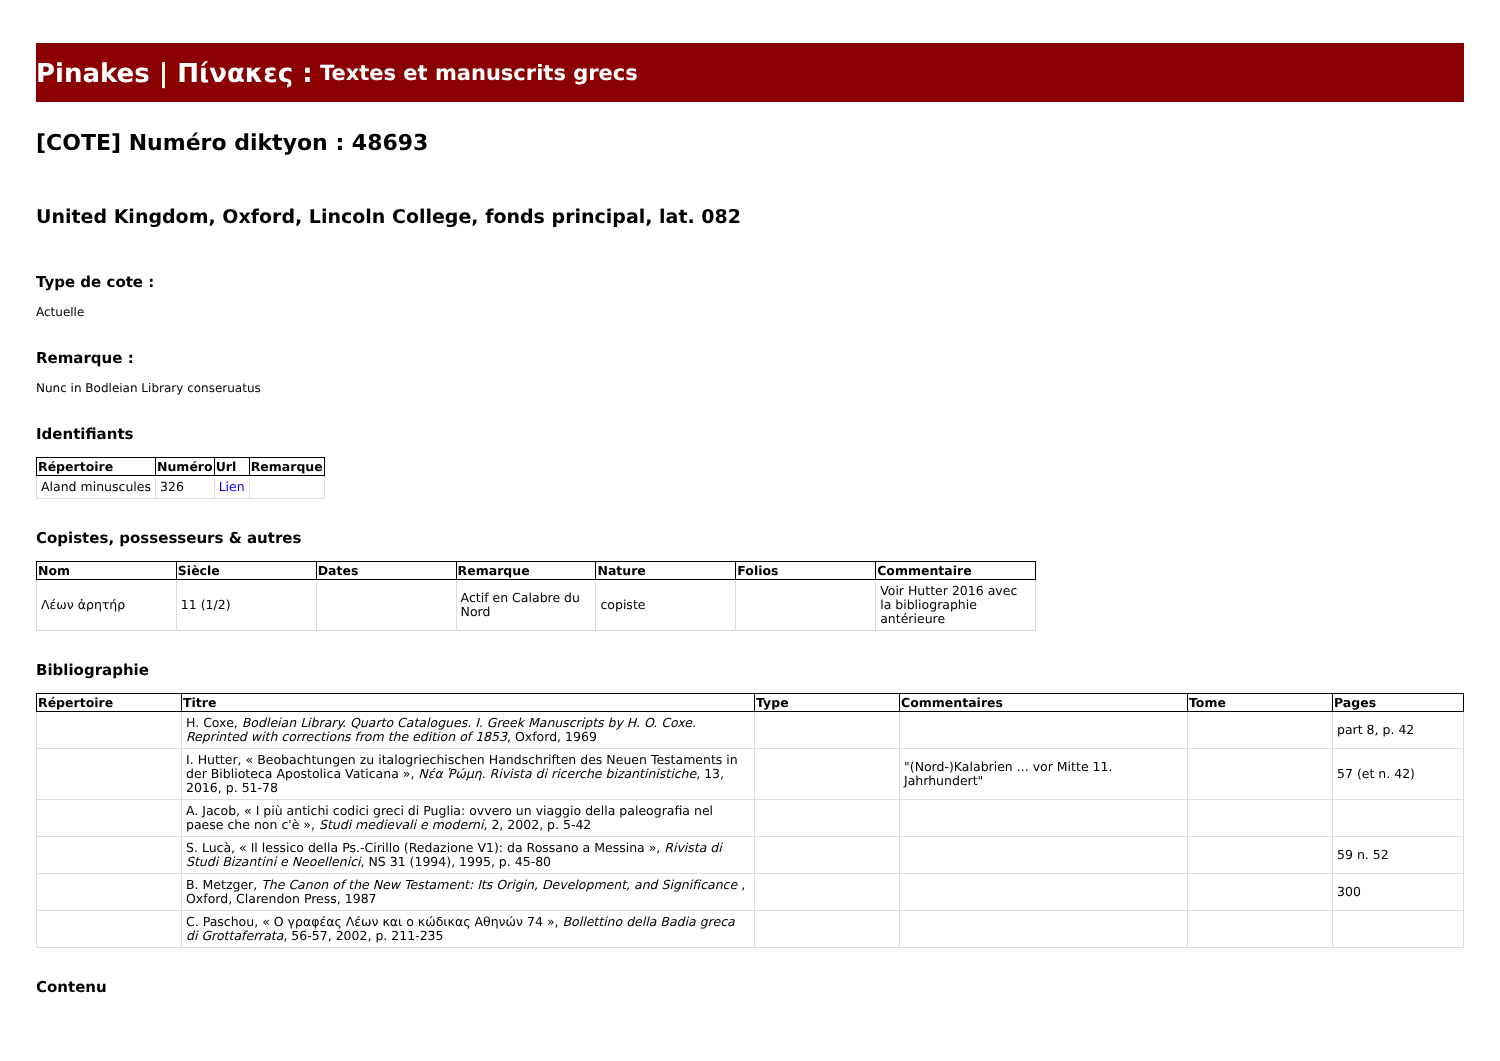Pinakes | Πίνακες : Textes et manuscrits grecs
[COTE] Numéro diktyon : 48693
United Kingdom, Oxford, Lincoln College, fonds principal, lat. 082
Type de cote :
Actuelle
Remarque :
Nunc in Bodleian Library conseruatus
Identifiants
| Répertoire | Numéro | Url | Remarque |
| --- | --- | --- | --- |
| Aland minuscules | 326 | Lien | |
Copistes, possesseurs & autres
| Nom | Siècle | Dates | Remarque | Nature | Folios | Commentaire |
| --- | --- | --- | --- | --- | --- | --- |
| Λέων ἀρητήρ | 11 (1/2) | | Actif en Calabre du Nord | copiste | | Voir Hutter 2016 avec la bibliographie antérieure |
Bibliographie
| Répertoire | Titre | Type | Commentaires | Tome | Pages |
| --- | --- | --- | --- | --- | --- |
| | H. Coxe, Bodleian Library. Quarto Catalogues. I. Greek Manuscripts by H. O. Coxe. Reprinted with corrections from the edition of 1853 , Oxford, 1969 | | | | part 8, p. 42 |
| | I. Hutter, « Beobachtungen zu italogriechischen Handschriften des Neuen Testaments in der Biblioteca Apostolica Vaticana », Νέα Ῥώμη. Rivista di ricerche bizantinistiche , 13, 2016, p. 51-78 | | "(Nord-)Kalabrien ... vor Mitte 11. Jahrhundert" | | 57 (et n. 42) |
| | A. Jacob, « I più antichi codici greci di Puglia: ovvero un viaggio della paleografia nel paese che non c'è », Studi medievali e moderni , 2, 2002, p. 5-42 | | | | |
| | S. Lucà, « Il lessico della Ps.-Cirillo (Redazione V1): da Rossano a Messina », Rivista di Studi Bizantini e Neoellenici , NS 31 (1994), 1995, p. 45-80 | | | | 59 n. 52 |
| | B. Metzger, The Canon of the New Testament: Its Origin, Development, and Significance , Oxford, Clarendon Press, 1987 | | | | 300 |
| | C. Paschou, « Ο γραφέας Λέων και ο κώδικας Αθηνών 74 », Bollettino della Badia greca di Grottaferrata , 56-57, 2002, p. 211-235 | | | | |
Contenu